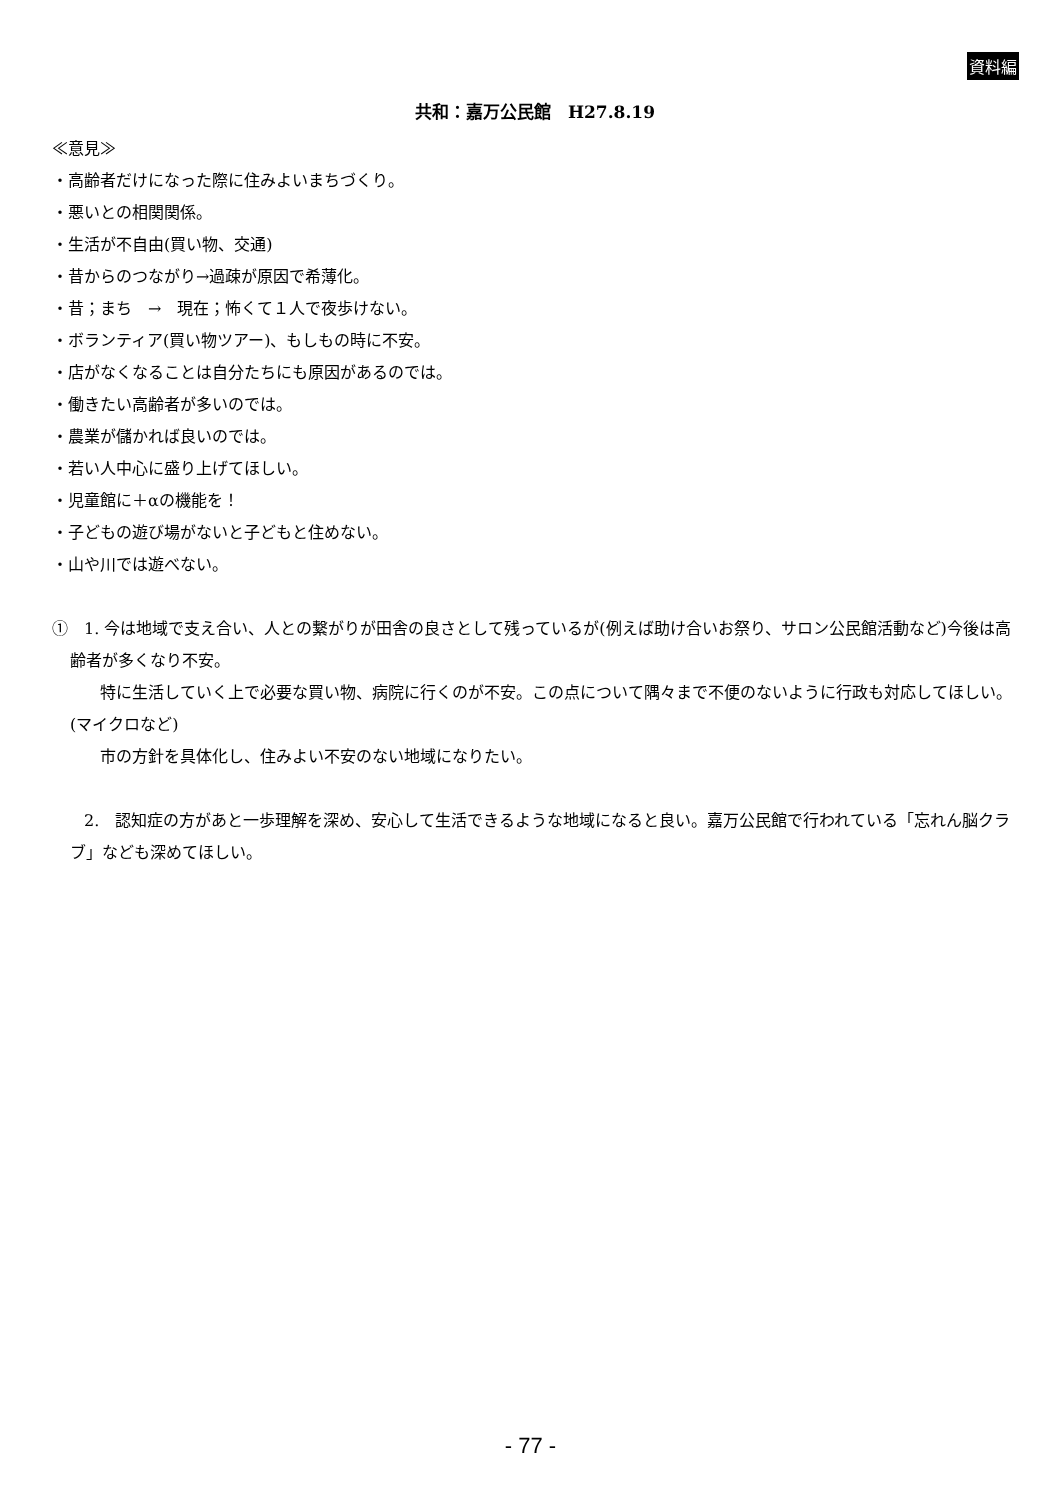資料編
共和：嘉万公民館　H27.8.19
≪意見≫
・高齢者だけになった際に住みよいまちづくり。
・悪いとの相関関係。
・生活が不自由(買い物、交通)
・昔からのつながり→過疎が原因で希薄化。
・昔；まち　→　現在；怖くて１人で夜歩けない。
・ボランティア(買い物ツアー)、もしもの時に不安。
・店がなくなることは自分たちにも原因があるのでは。
・働きたい高齢者が多いのでは。
・農業が儲かれば良いのでは。
・若い人中心に盛り上げてほしい。
・児童館に＋αの機能を！
・子どもの遊び場がないと子どもと住めない。
・山や川では遊べない。
①　1. 今は地域で支え合い、人との繋がりが田舎の良さとして残っているが(例えば助け合いお祭り、サロン公民館活動など)今後は高齢者が多くなり不安。
　　　特に生活していく上で必要な買い物、病院に行くのが不安。この点について隅々まで不便のないように行政も対応してほしい。(マイクロなど)
　　　市の方針を具体化し、住みよい不安のない地域になりたい。
　　2.　認知症の方があと一歩理解を深め、安心して生活できるような地域になると良い。嘉万公民館で行われている「忘れん脳クラブ」なども深めてほしい。
- 77 -